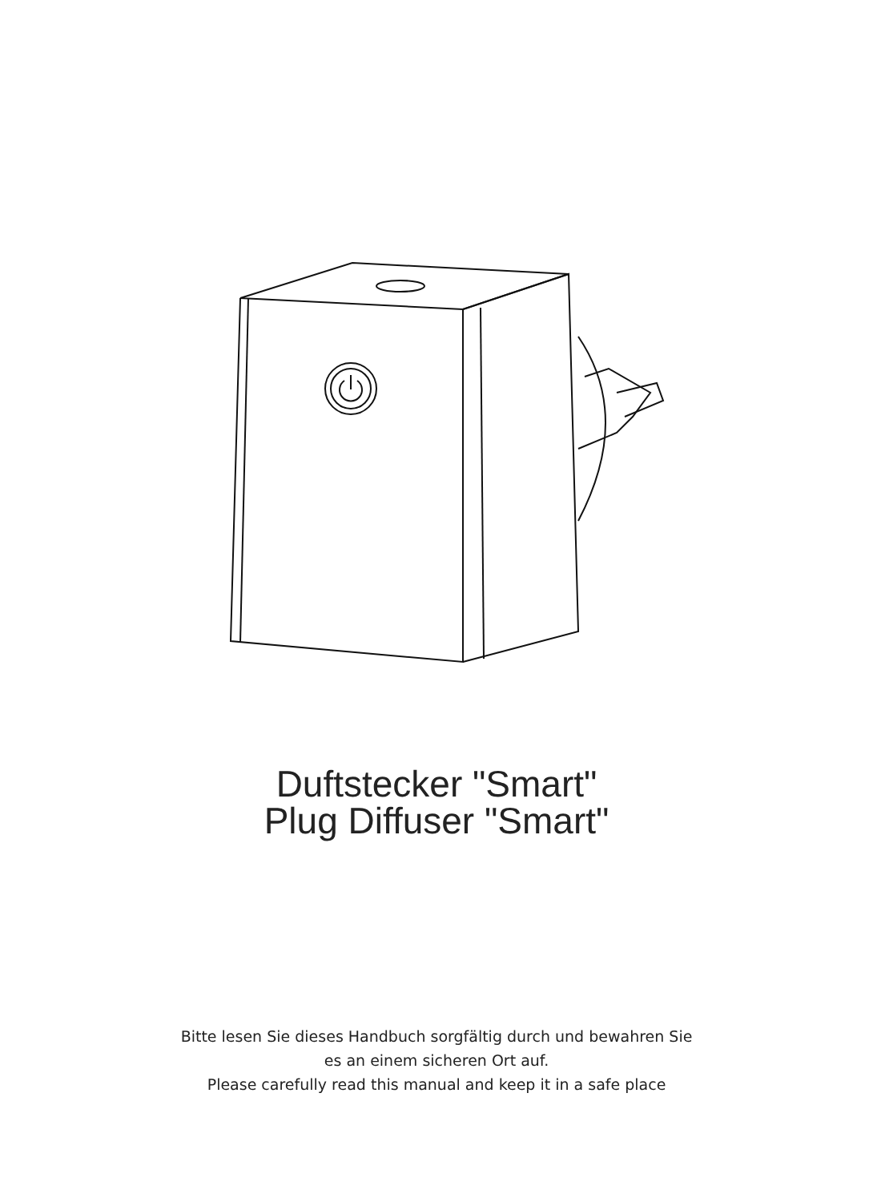Duftstecker "Smart"
Plug Diffuser "Smart"
Bitte lesen Sie dieses Handbuch sorgfältig durch und bewahren Sie
es an einem sicheren Ort auf.
Please carefully read this manual and keep it in a safe place